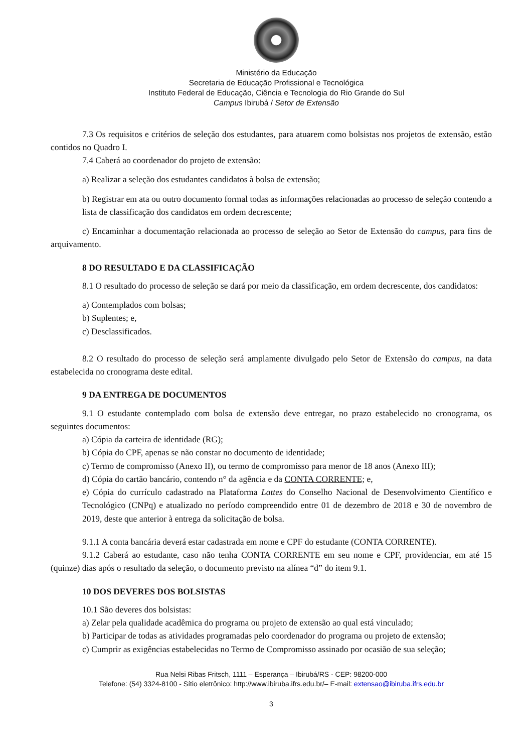Ministério da Educação
Secretaria de Educação Profissional e Tecnológica
Instituto Federal de Educação, Ciência e Tecnologia do Rio Grande do Sul
Campus Ibirubá / Setor de Extensão
7.3 Os requisitos e critérios de seleção dos estudantes, para atuarem como bolsistas nos projetos de extensão, estão contidos no Quadro I.
7.4 Caberá ao coordenador do projeto de extensão:
a) Realizar a seleção dos estudantes candidatos à bolsa de extensão;
b) Registrar em ata ou outro documento formal todas as informações relacionadas ao processo de seleção contendo a lista de classificação dos candidatos em ordem decrescente;
c) Encaminhar a documentação relacionada ao processo de seleção ao Setor de Extensão do campus, para fins de arquivamento.
8 DO RESULTADO E DA CLASSIFICAÇÃO
8.1 O resultado do processo de seleção se dará por meio da classificação, em ordem decrescente, dos candidatos:
a) Contemplados com bolsas;
b) Suplentes; e,
c) Desclassificados.
8.2 O resultado do processo de seleção será amplamente divulgado pelo Setor de Extensão do campus, na data estabelecida no cronograma deste edital.
9 DA ENTREGA DE DOCUMENTOS
9.1 O estudante contemplado com bolsa de extensão deve entregar, no prazo estabelecido no cronograma, os seguintes documentos:
a) Cópia da carteira de identidade (RG);
b) Cópia do CPF, apenas se não constar no documento de identidade;
c) Termo de compromisso (Anexo II), ou termo de compromisso para menor de 18 anos (Anexo III);
d) Cópia do cartão bancário, contendo n° da agência e da CONTA CORRENTE; e,
e) Cópia do currículo cadastrado na Plataforma Lattes do Conselho Nacional de Desenvolvimento Científico e Tecnológico (CNPq) e atualizado no período compreendido entre 01 de dezembro de 2018 e 30 de novembro de 2019, deste que anterior à entrega da solicitação de bolsa.
9.1.1 A conta bancária deverá estar cadastrada em nome e CPF do estudante (CONTA CORRENTE).
9.1.2 Caberá ao estudante, caso não tenha CONTA CORRENTE em seu nome e CPF, providenciar, em até 15 (quinze) dias após o resultado da seleção, o documento previsto na alínea “d” do item 9.1.
10 DOS DEVERES DOS BOLSISTAS
10.1 São deveres dos bolsistas:
a) Zelar pela qualidade acadêmica do programa ou projeto de extensão ao qual está vinculado;
b) Participar de todas as atividades programadas pelo coordenador do programa ou projeto de extensão;
c) Cumprir as exigências estabelecidas no Termo de Compromisso assinado por ocasião de sua seleção;
Rua Nelsi Ribas Fritsch, 1111 – Esperança – Ibirubá/RS - CEP: 98200-000
Telefone: (54) 3324-8100 - Sítio eletrônico: http://www.ibiruba.ifrs.edu.br/– E-mail: extensao@ibiruba.ifrs.edu.br
3